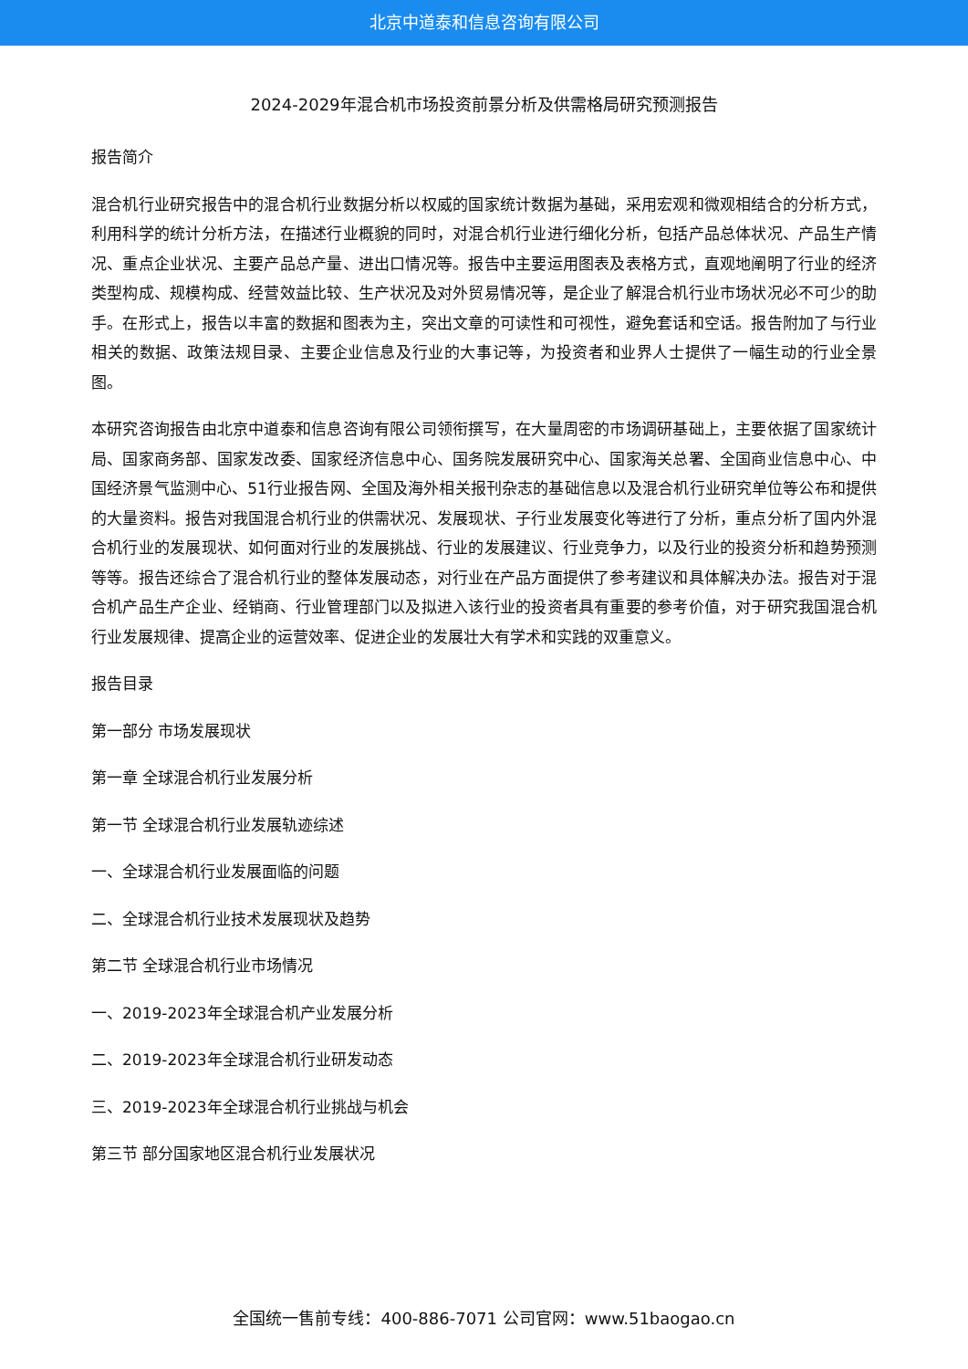北京中道泰和信息咨询有限公司
2024-2029年混合机市场投资前景分析及供需格局研究预测报告
报告简介
混合机行业研究报告中的混合机行业数据分析以权威的国家统计数据为基础，采用宏观和微观相结合的分析方式，利用科学的统计分析方法，在描述行业概貌的同时，对混合机行业进行细化分析，包括产品总体状况、产品生产情况、重点企业状况、主要产品总产量、进出口情况等。报告中主要运用图表及表格方式，直观地阐明了行业的经济类型构成、规模构成、经营效益比较、生产状况及对外贸易情况等，是企业了解混合机行业市场状况必不可少的助手。在形式上，报告以丰富的数据和图表为主，突出文章的可读性和可视性，避免套话和空话。报告附加了与行业相关的数据、政策法规目录、主要企业信息及行业的大事记等，为投资者和业界人士提供了一幅生动的行业全景图。
本研究咨询报告由北京中道泰和信息咨询有限公司领衔撰写，在大量周密的市场调研基础上，主要依据了国家统计局、国家商务部、国家发改委、国家经济信息中心、国务院发展研究中心、国家海关总署、全国商业信息中心、中国经济景气监测中心、51行业报告网、全国及海外相关报刊杂志的基础信息以及混合机行业研究单位等公布和提供的大量资料。报告对我国混合机行业的供需状况、发展现状、子行业发展变化等进行了分析，重点分析了国内外混合机行业的发展现状、如何面对行业的发展挑战、行业的发展建议、行业竞争力，以及行业的投资分析和趋势预测等等。报告还综合了混合机行业的整体发展动态，对行业在产品方面提供了参考建议和具体解决办法。报告对于混合机产品生产企业、经销商、行业管理部门以及拟进入该行业的投资者具有重要的参考价值，对于研究我国混合机行业发展规律、提高企业的运营效率、促进企业的发展壮大有学术和实践的双重意义。
报告目录
第一部分 市场发展现状
第一章 全球混合机行业发展分析
第一节 全球混合机行业发展轨迹综述
一、全球混合机行业发展面临的问题
二、全球混合机行业技术发展现状及趋势
第二节 全球混合机行业市场情况
一、2019-2023年全球混合机产业发展分析
二、2019-2023年全球混合机行业研发动态
三、2019-2023年全球混合机行业挑战与机会
第三节 部分国家地区混合机行业发展状况
全国统一售前专线：400-886-7071 公司官网：www.51baogao.cn